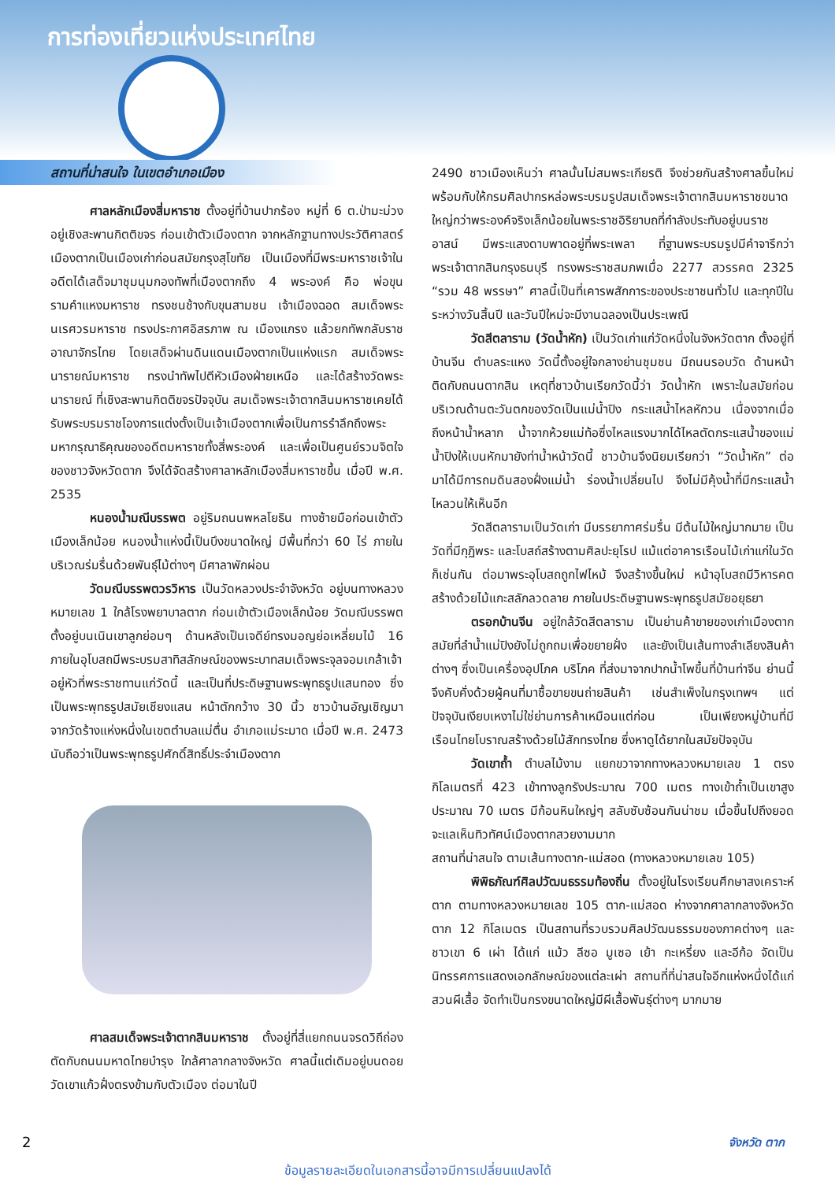การท่องเที่ยวแห่งประเทศไทย
สถานที่น่าสนใจ ในเขตอำเภอเมือง
ศาลหลักเมืองสี่มหาราช ตั้งอยู่ที่บ้านปากร้อง หมู่ที่ 6 ต.ป่ามะม่วง อยู่เชิงสะพานกิตติขจร ก่อนเข้าตัวเมืองตาก จากหลักฐานทางประวัติศาสตร์เมืองตากเป็นเมืองเก่าก่อนสมัยกรุงสุโขทัย เป็นเมืองที่มีพระมหาราชเจ้าในอดีตได้เสด็จมาชุมนุมกองทัพที่เมืองตากถึง 4 พระองค์ คือ พ่อขุนรามคำแหงมหาราช ทรงชนช้างกับขุนสามชน เจ้าเมืองฉอด สมเด็จพระนเรศวรมหาราช ทรงประกาศอิสรภาพ ณ เมืองแกรง แล้วยกทัพกลับราชอาณาจักรไทย โดยเสด็จผ่านดินแดนเมืองตากเป็นแห่งแรก สมเด็จพระนารายณ์มหาราช ทรงนำทัพไปตีหัวเมืองฝ่ายเหนือ และได้สร้างวัดพระนารายณ์ ที่เชิงสะพานกิตติขจรปัจจุบัน สมเด็จพระเจ้าตากสินมหาราชเคยได้รับพระบรมราชโองการแต่งตั้งเป็นเจ้าเมืองตากเพื่อเป็นการรำลึกถึงพระมหากรุณาธิคุณของอดีตมหาราชทั้งสี่พระองค์ และเพื่อเป็นศูนย์รวมจิตใจของชาวจังหวัดตาก จึงได้จัดสร้างศาลาหลักเมืองสี่มหาราชขึ้น เมื่อปี พ.ศ. 2535
หนองน้ำมณีบรรพต อยู่ริมถนนพหลโยธิน ทางซ้ายมือก่อนเข้าตัวเมืองเล็กน้อย หนองน้ำแห่งนี้เป็นบึงขนาดใหญ่ มีพื้นที่กว่า 60 ไร่ ภายในบริเวณร่มรื่นด้วยพันธุ์ไม้ต่างๆ มีศาลาพักผ่อน
วัดมณีบรรพตวรวิหาร เป็นวัดหลวงประจำจังหวัด อยู่บนทางหลวงหมายเลข 1 ใกล้โรงพยาบาลตาก ก่อนเข้าตัวเมืองเล็กน้อย วัดมณีบรรพตตั้งอยู่บนเนินเขาลูกย่อมๆ ด้านหลังเป็นเจดีย์ทรงมอญย่อเหลี่ยมไม้ 16 ภายในอุโบสถมีพระบรมสาทิสลักษณ์ของพระบาทสมเด็จพระจุลจอมเกล้าเจ้าอยู่หัวที่พระราชทานแก่วัดนี้ และเป็นที่ประดิษฐานพระพุทธรูปแสนทอง ซึ่งเป็นพระพุทธรูปสมัยเชียงแสน หน้าตักกว้าง 30 นิ้ว ชาวบ้านอัญเชิญมาจากวัดร้างแห่งหนึ่งในเขตตำบลแม่ตื่น อำเภอแม่ระมาด เมื่อปี พ.ศ. 2473 นับถือว่าเป็นพระพุทธรูปศักดิ์สิทธิ์ประจำเมืองตาก
ศาลสมเด็จพระเจ้าตากสินมหาราช ตั้งอยู่ที่สี่แยกถนนจรดวิถีถ่อง ตัดกับถนนมหาดไทยบำรุง ใกล้ศาลากลางจังหวัด ศาลนี้แต่เดิมอยู่บนดอยวัดเขาแก้วฝั่งตรงข้ามกับตัวเมือง ต่อมาในปี
2490 ชาวเมืองเห็นว่า ศาลนั้นไม่สมพระเกียรติ จึงช่วยกันสร้างศาลขึ้นใหม่ พร้อมกับให้กรมศิลปากรหล่อพระบรมรูปสมเด็จพระเจ้าตากสินมหาราชขนาดใหญ่กว่าพระองค์จริงเล็กน้อยในพระราชอิริยาบถที่กำลังประทับอยู่บนราชอาสน์ มีพระแสงดาบพาดอยู่ที่พระเพลา ที่ฐานพระบรมรูปมีคำจารึกว่า พระเจ้าตากสินกรุงธนบุรี ทรงพระราชสมภพเมื่อ 2277 สวรรคต 2325 “รวม 48 พรรษา” ศาลนี้เป็นที่เคารพสักการะของประชาชนทั่วไป และทุกปีในระหว่างวันสิ้นปี และวันปีใหม่จะมีงานฉลองเป็นประเพณี
วัดสีตลาราม (วัดน้ำหัก) เป็นวัดเก่าแก่วัดหนึ่งในจังหวัดตาก ตั้งอยู่ที่บ้านจีน ตำบลระแหง วัดนี้ตั้งอยู่ใจกลางย่านชุมชน มีถนนรอบวัด ด้านหน้าติดกับถนนตากสิน เหตุที่ชาวบ้านเรียกวัดนี้ว่า วัดน้ำหัก เพราะในสมัยก่อนบริเวณด้านตะวันตกของวัดเป็นแม่น้ำปิง กระแสน้ำไหลหักวน เนื่องจากเมื่อถึงหน้าน้ำหลาก น้ำจากห้วยแม่ท้อซึ่งไหลแรงมากได้ไหลตัดกระแสน้ำของแม่น้ำปิงให้เบนหักมายังท่าน้ำหน้าวัดนี้ ชาวบ้านจึงนิยมเรียกว่า “วัดน้ำหัก” ต่อมาได้มีการถมดินสองฝั่งแม่น้ำ ร่องน้ำเปลี่ยนไป จึงไม่มีคุ้งน้ำที่มีกระแสน้ำไหลวนให้เห็นอีก
วัดสีตลารามเป็นวัดเก่า มีบรรยากาศร่มรื่น มีต้นไม้ใหญ่มากมาย เป็นวัดที่มีกุฏิพระ และโบสถ์สร้างตามศิลปะยุโรป แม้แต่อาคารเรือนไม้เก่าแก่ในวัดก็เช่นกัน ต่อมาพระอุโบสถถูกไฟไหม้ จึงสร้างขึ้นใหม่ หน้าอุโบสถมีวิหารคต สร้างด้วยไม้แกะสลักลวดลาย ภายในประดิษฐานพระพุทธรูปสมัยอยุธยา
ตรอกบ้านจีน อยู่ใกล้วัดสีตลาราม เป็นย่านค้าขายของเก่าเมืองตาก สมัยที่ลำน้ำแม่ปิงยังไม่ถูกถมเพื่อขยายฝั่ง และยังเป็นเส้นทางลำเลียงสินค้าต่างๆ ซึ่งเป็นเครื่องอุปโภค บริโภค ที่ส่งมาจากปากน้ำโพขึ้นที่บ้านท่าจีน ย่านนี้จึงคับคั่งด้วยผู้คนที่มาซื้อขายขนถ่ายสินค้า เช่นสำเพ็งในกรุงเทพฯ แต่ปัจจุบันเงียบเหงาไม่ใช่ย่านการค้าเหมือนแต่ก่อน เป็นเพียงหมู่บ้านที่มีเรือนไทยโบราณสร้างด้วยไม้สักทรงไทย ซึ่งหาดูได้ยากในสมัยปัจจุบัน
วัดเขาถ้ำ ตำบลไม้งาม แยกขวาจากทางหลวงหมายเลข 1 ตรงกิโลเมตรที่ 423 เข้าทางลูกรังประมาณ 700 เมตร ทางเข้าถ้ำเป็นเขาสูงประมาณ 70 เมตร มีก้อนหินใหญ่ๆ สลับซับซ้อนกันน่าชม เมื่อขึ้นไปถึงยอด จะแลเห็นทิวทัศน์เมืองตากสวยงามมาก
สถานที่น่าสนใจ ตามเส้นทางตาก-แม่สอด (ทางหลวงหมายเลข 105)
พิพิธภัณฑ์ศิลปวัฒนธรรมท้องถิ่น ตั้งอยู่ในโรงเรียนศึกษาสงเคราะห์ตาก ตามทางหลวงหมายเลข 105 ตาก-แม่สอด ห่างจากศาลากลางจังหวัดตาก 12 กิโลเมตร เป็นสถานที่รวบรวมศิลปวัฒนธรรมของภาคต่างๆ และชาวเขา 6 เผ่า ได้แก่ แม้ว ลีซอ มูเซอ เย้า กะเหรี่ยง และอีก้อ จัดเป็นนิทรรศการแสดงเอกลักษณ์ของแต่ละเผ่า สถานที่ที่น่าสนใจอีกแห่งหนึ่งได้แก่ สวนผีเสื้อ จัดทำเป็นกรงขนาดใหญ่มีผีเสื้อพันธุ์ต่างๆ มากมาย
2 จังหวัด ตาก
ข้อมูลรายละเอียดในเอกสารนี้อาจมีการเปลี่ยนแปลงได้